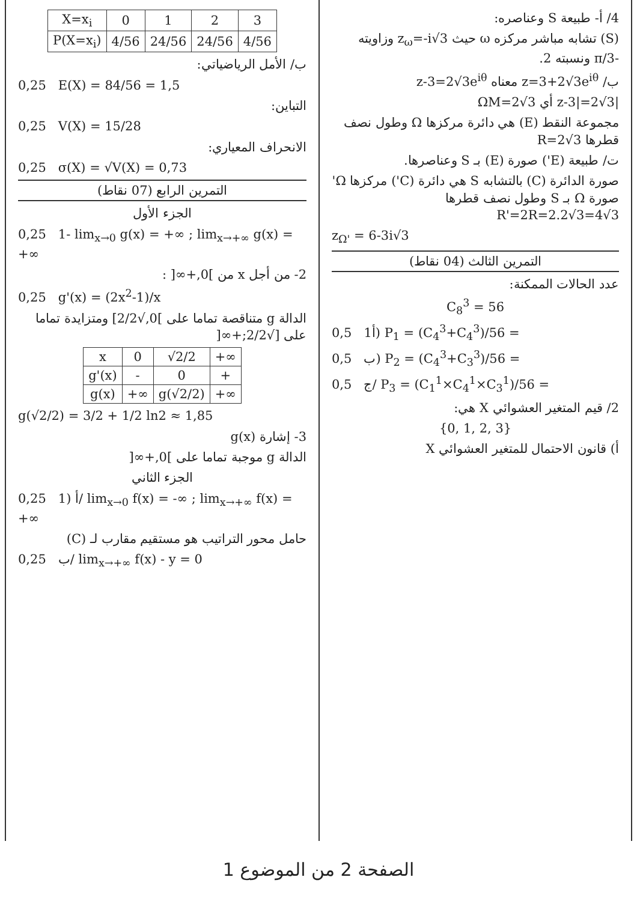4/ أ- طبيعة S وعناصره:
(S) تشابه مباشر مركزه ω حيث z<sub>ω</sub>=-i√3 وزاويته -π/3 ونسبته 2.
ب/ z=3+2√3e<sup>iθ</sup> معناه z-3=2√3e<sup>iθ</sup>
|z-3|=2√3 أي ΩM=2√3
مجموعة النقط (E) هي دائرة مركزها Ω وطول نصف قطرها R=2√3
ت/ طبيعة (E') صورة (E) بـ S وعناصرها.
صورة الدائرة (C) بالتشابه S هي دائرة (C') مركزها Ω' صورة Ω بـ S وطول نصف قطرها R'=2R=2.2√3=4√3
z<sub>Ω'</sub> = 6-3i√3
التمرين الثالث (04 نقاط)
عدد الحالات الممكنة:
C<sub>8</sub><sup>3</sup> = 56
0,5 1أ) P<sub>1</sub> = (C<sub>4</sub><sup>3</sup>+C<sub>4</sub><sup>3</sup>)/56 =
0,5 ب) P<sub>2</sub> = (C<sub>4</sub><sup>3</sup>+C<sub>3</sub><sup>3</sup>)/56 =
0,5 ج/ P<sub>3</sub> = (C<sub>1</sub><sup>1</sup>×C<sub>4</sub><sup>1</sup>×C<sub>3</sub><sup>1</sup>)/56 =
2/ قيم المتغير العشوائي X هي:
{0, 1, 2, 3}
أ) قانون الاحتمال للمتغير العشوائي X
| X=x<sub>i</sub> | 0 | 1 | 2 | 3 |
| P(X=x<sub>i</sub>) | 4/56 | 24/56 | 24/56 | 4/56 |
ب/ الأمل الرياضياتي:
0,25 E(X) = 84/56 = 1,5
التباين:
0,25 V(X) = 15/28
الانحراف المعياري:
0,25 σ(X) = √V(X) = 0,73
التمرين الرابع (07 نقاط)
الجزء الأول
0,25 1- lim<sub>x→0</sub> g(x) = +∞ ; lim<sub>x→+∞</sub> g(x) = +∞
2- من أجل x من ]0,+∞[ :
0,25 g'(x) = (2x<sup>2</sup>-1)/x
الدالة g متناقصة تماما على ]0,√2/2] ومتزايدة تماما على [√2/2;+∞[
| x | 0 | √2/2 | +∞ |
| g'(x) | - | 0 | + |
| g(x) | +∞ | g(√2/2) | +∞ |
g(√2/2) = 3/2 + 1/2 ln2 ≈ 1,85
3- إشارة g(x)
الدالة g موجبة تماما على ]0,+∞[
الجزء الثاني
0,25 1) أ/ lim<sub>x→0</sub> f(x) = -∞ ; lim<sub>x→+∞</sub> f(x) = +∞
حامل محور التراتيب هو مستقيم مقارب لـ (C)
0,25 ب/ lim<sub>x→+∞</sub> f(x) - y = 0
الصفحة 2 من الموضوع 1